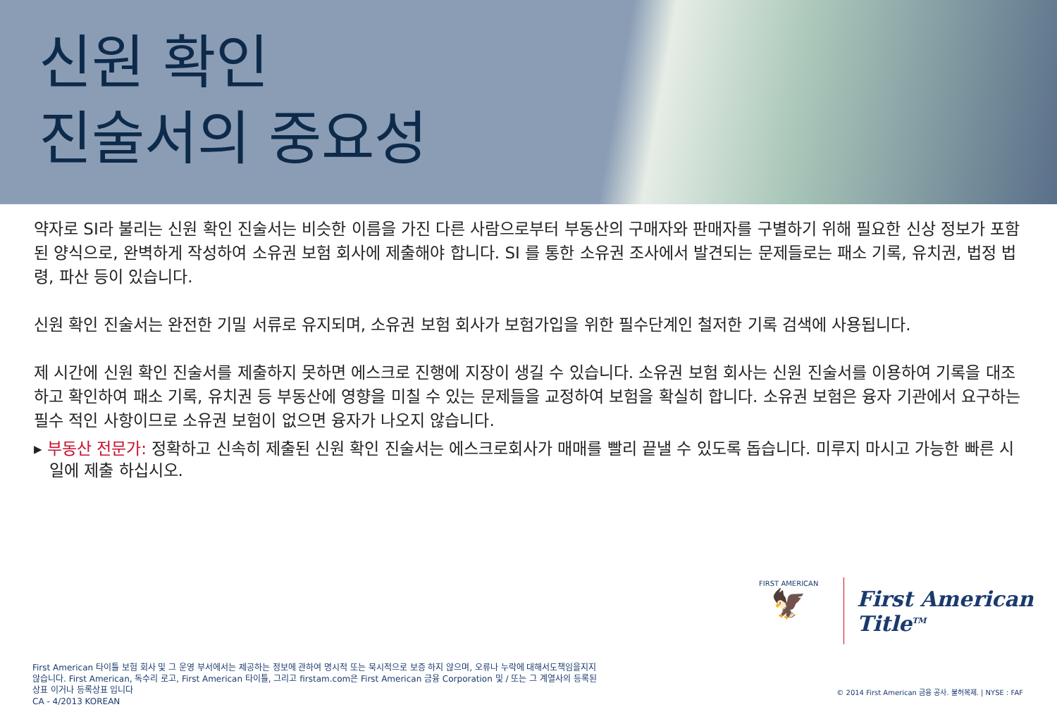신원 확인
진술서의 중요성
약자로 SI라 불리는 신원 확인 진술서는 비슷한 이름을 가진 다른 사람으로부터 부동산의 구매자와 판매자를 구별하기 위해 필요한 신상 정보가 포함 된 양식으로, 완벽하게 작성하여 소유권 보험 회사에 제출해야 합니다. SI 를 통한 소유권 조사에서 발견되는 문제들로는 패소 기록, 유치권, 법정 법령, 파산 등이 있습니다.
신원 확인 진술서는 완전한 기밀 서류로 유지되며, 소유권 보험 회사가 보험가입을 위한 필수단계인 철저한 기록 검색에 사용됩니다.
제 시간에 신원 확인 진술서를 제출하지 못하면 에스크로 진행에 지장이 생길 수 있습니다. 소유권 보험 회사는 신원 진술서를 이용하여 기록을 대조 하고 확인하여 패소 기록, 유치권 등 부동산에 영향을 미칠 수 있는 문제들을 교정하여 보험을 확실히 합니다. 소유권 보험은 융자 기관에서 요구하는 필수 적인 사항이므로 소유권 보험이 없으면 융자가 나오지 않습니다.
▸ 부동산 전문가: 정확하고 신속히 제출된 신원 확인 진술서는 에스크로회사가 매매를 빨리 끝낼 수 있도록 돕습니다. 미루지 마시고 가능한 빠른 시일에 제출 하십시오.
FIRST AMERICAN
🦅
First American Title<sup>TM</sup>
First American 타이틀 보험 회사 및 그 운영 부서에서는 제공하는 정보에 관하여 명시적 또는 묵시적으로 보증 하지 않으며, 오류나 누락에 대해서도책임을지지 않습니다. First American, 독수리 로고, First American 타이틀, 그리고 firstam.com은 First American 금융 Corporation 및 / 또는 그 계열사의 등록된 상표 이거나 등록상표 입니다
CA - 4/2013 KOREAN
© 2014 First American 금융 공사. 불허복제. | NYSE : FAF